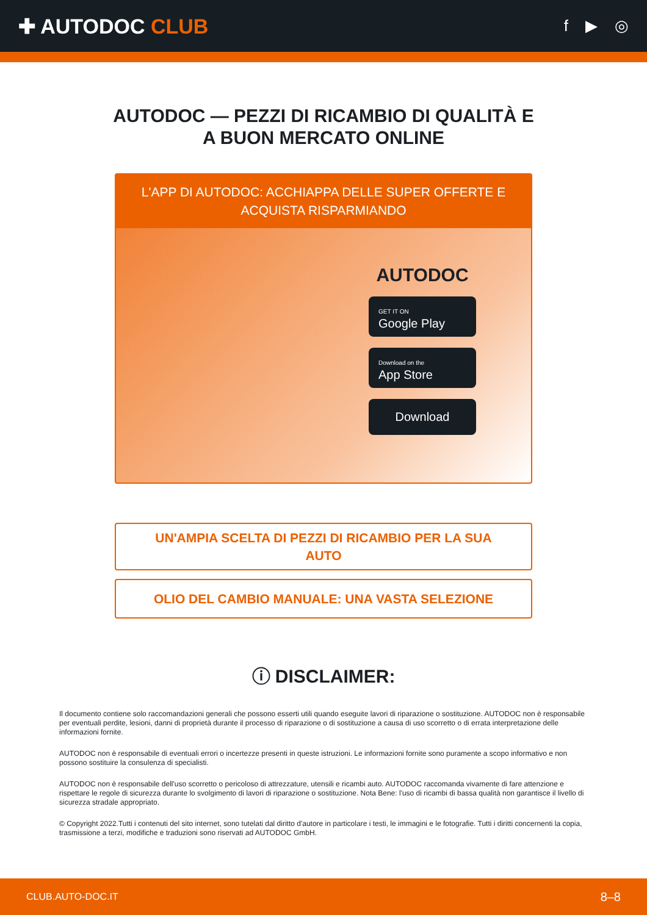✚ AUTODOC CLUB
f ▶ ◎
AUTODOC — PEZZI DI RICAMBIO DI QUALITÀ E A BUON MERCATO ONLINE
L'APP DI AUTODOC: ACCHIAPPA DELLE SUPER OFFERTE E ACQUISTA RISPARMIANDO
AUTODOC
GET IT ON
Google Play
Download on the
App Store
Download
UN'AMPIA SCELTA DI PEZZI DI RICAMBIO PER LA SUA AUTO
OLIO DEL CAMBIO MANUALE: UNA VASTA SELEZIONE
ⓘ DISCLAIMER:
Il documento contiene solo raccomandazioni generali che possono esserti utili quando eseguite lavori di riparazione o sostituzione. AUTODOC non è responsabile per eventuali perdite, lesioni, danni di proprietà durante il processo di riparazione o di sostituzione a causa di uso scorretto o di errata interpretazione delle informazioni fornite.
AUTODOC non è responsabile di eventuali errori o incertezze presenti in queste istruzioni. Le informazioni fornite sono puramente a scopo informativo e non possono sostituire la consulenza di specialisti.
AUTODOC non è responsabile dell'uso scorretto o pericoloso di attrezzature, utensili e ricambi auto. AUTODOC raccomanda vivamente di fare attenzione e rispettare le regole di sicurezza durante lo svolgimento di lavori di riparazione o sostituzione. Nota Bene: l'uso di ricambi di bassa qualità non garantisce il livello di sicurezza stradale appropriato.
© Copyright 2022.Tutti i contenuti del sito internet, sono tutelati dal diritto d'autore in particolare i testi, le immagini e le fotografie. Tutti i diritti concernenti la copia, trasmissione a terzi, modifiche e traduzioni sono riservati ad AUTODOC GmbH.
CLUB.AUTO-DOC.IT 8–8